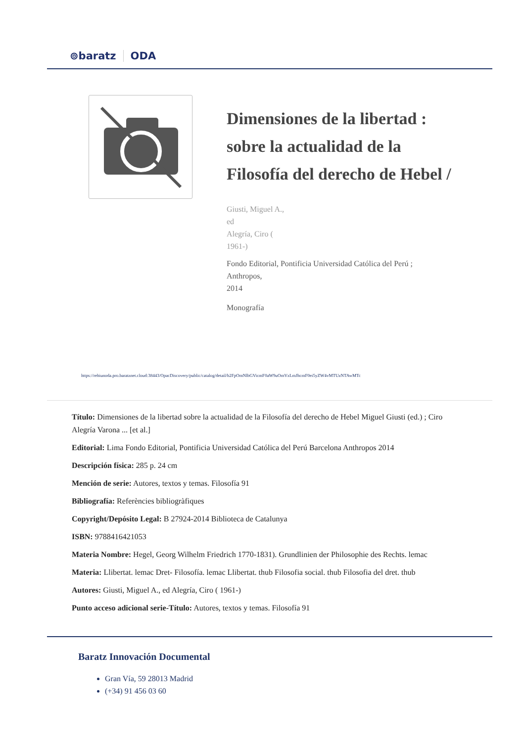⊚baratz ODA
Dimensiones de la libertad : sobre la actualidad de la Filosofía del derecho de Hebel /
Giusti, Miguel A.,
ed
Alegría, Ciro (
1961-)
Fondo Editorial, Pontificia Universidad Católica del Perú ;
Anthropos,
2014
Monografía
https://rebiunoda.pro.baratznet.cloud:38443/OpacDiscovery/public/catalog/detail/b2FpOmNlbGVicmF0aW9uOmVzLmJhcmF0ei5yZW4vMTUzNTAwMTc
Título: Dimensiones de la libertad sobre la actualidad de la Filosofía del derecho de Hebel Miguel Giusti (ed.) ; Ciro Alegría Varona ... [et al.]
Editorial: Lima Fondo Editorial, Pontificia Universidad Católica del Perú Barcelona Anthropos 2014
Descripción física: 285 p. 24 cm
Mención de serie: Autores, textos y temas. Filosofía 91
Bibliografía: Referències bibliogràfiques
Copyright/Depósito Legal: B 27924-2014 Biblioteca de Catalunya
ISBN: 9788416421053
Materia Nombre: Hegel, Georg Wilhelm Friedrich 1770-1831). Grundlinien der Philosophie des Rechts. lemac
Materia: Llibertat. lemac Dret- Filosofía. lemac Llibertat. thub Filosofia social. thub Filosofia del dret. thub
Autores: Giusti, Miguel A., ed Alegría, Ciro ( 1961-)
Punto acceso adicional serie-Título: Autores, textos y temas. Filosofía 91
Baratz Innovación Documental
Gran Vía, 59 28013 Madrid
(+34) 91 456 03 60